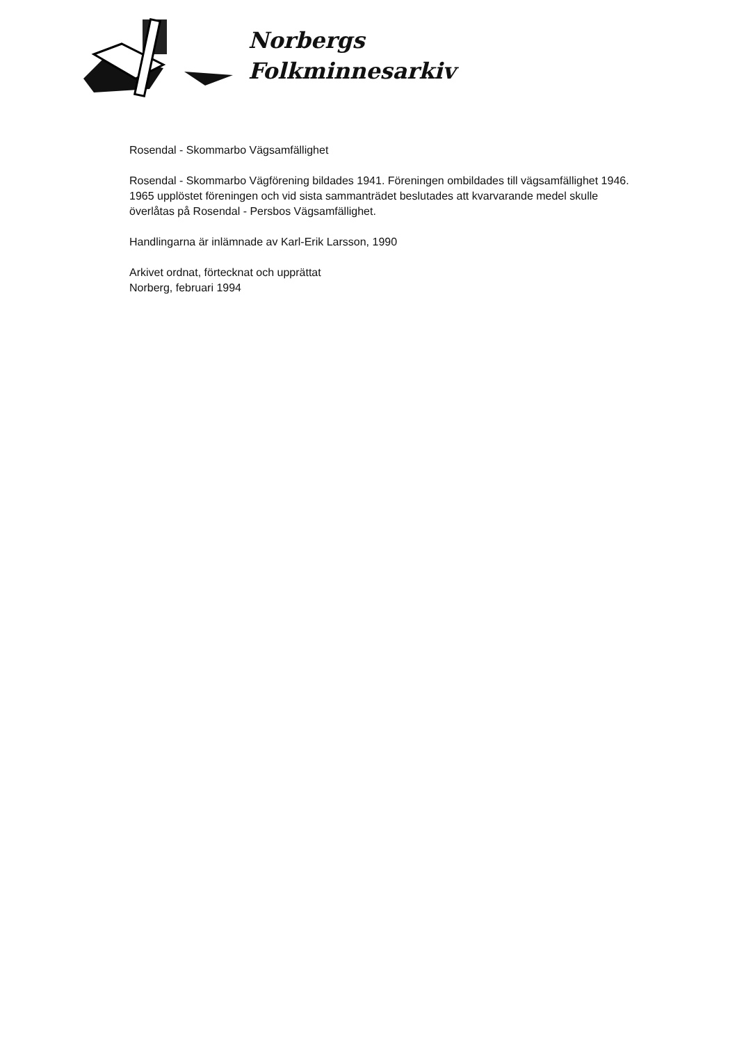Norbergs
Folkminnesarkiv
Rosendal - Skommarbo Vägsamfällighet
Rosendal - Skommarbo Vägförening bildades 1941. Föreningen ombildades till vägsamfällighet 1946. 1965 upplöstet föreningen och vid sista sammanträdet beslutades att kvarvarande medel skulle överlåtas på Rosendal - Persbos Vägsamfällighet.
Handlingarna är inlämnade av Karl-Erik Larsson, 1990
Arkivet ordnat, förtecknat och upprättat
Norberg, februari 1994